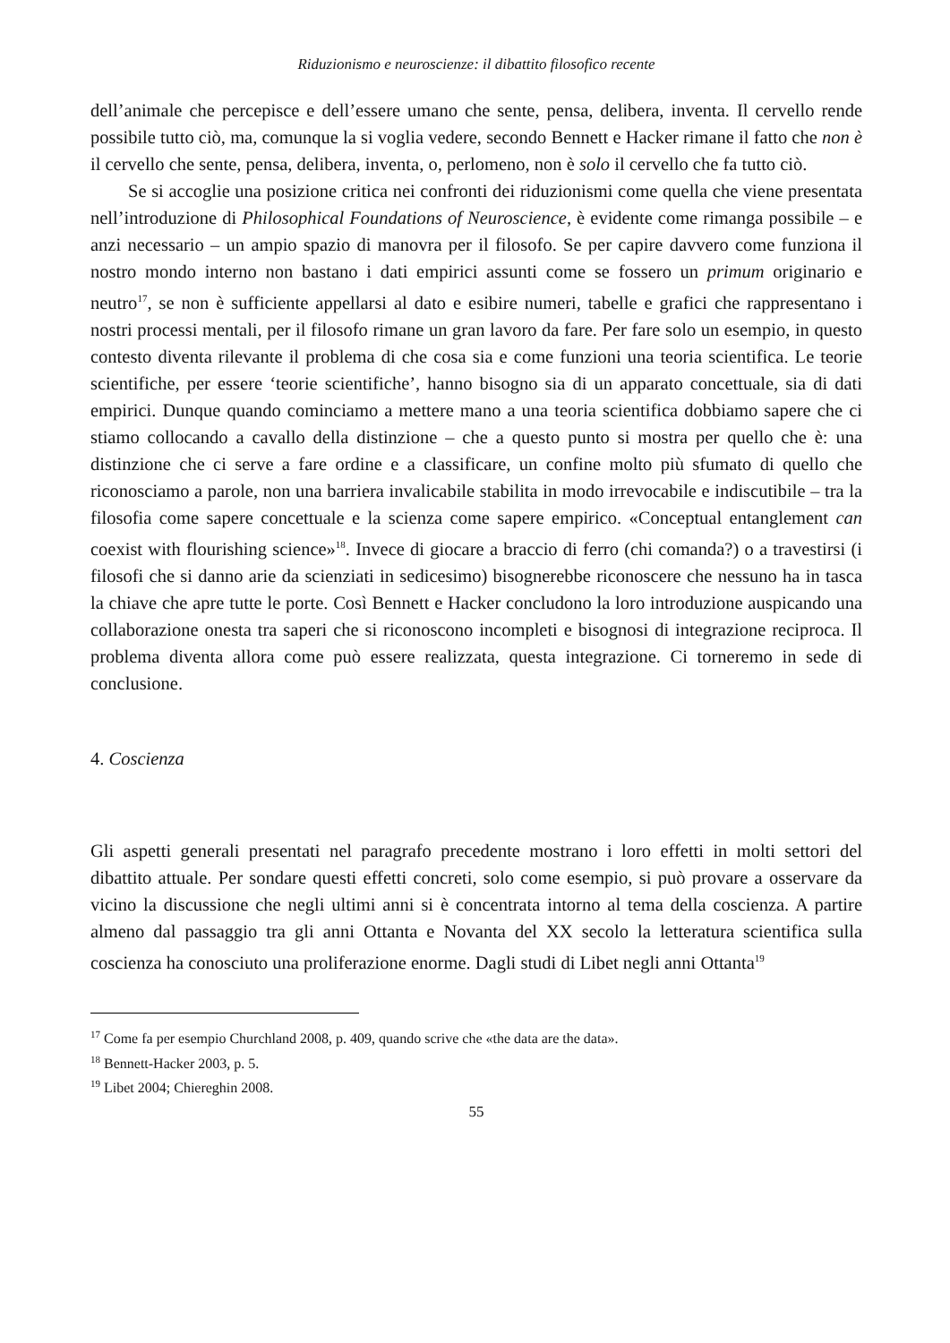Riduzionismo e neuroscienze: il dibattito filosofico recente
dell’animale che percepisce e dell’essere umano che sente, pensa, delibera, inventa. Il cervello rende possibile tutto ciò, ma, comunque la si voglia vedere, secondo Bennett e Hacker rimane il fatto che non è il cervello che sente, pensa, delibera, inventa, o, perlomeno, non è solo il cervello che fa tutto ciò.
Se si accoglie una posizione critica nei confronti dei riduzionismi come quella che viene presentata nell’introduzione di Philosophical Foundations of Neuroscience, è evidente come rimanga possibile – e anzi necessario – un ampio spazio di manovra per il filosofo. Se per capire davvero come funziona il nostro mondo interno non bastano i dati empirici assunti come se fossero un primum originario e neutro<sup>17</sup>, se non è sufficiente appellarsi al dato e esibire numeri, tabelle e grafici che rappresentano i nostri processi mentali, per il filosofo rimane un gran lavoro da fare. Per fare solo un esempio, in questo contesto diventa rilevante il problema di che cosa sia e come funzioni una teoria scientifica. Le teorie scientifiche, per essere ‘teorie scientifiche’, hanno bisogno sia di un apparato concettuale, sia di dati empirici. Dunque quando cominciamo a mettere mano a una teoria scientifica dobbiamo sapere che ci stiamo collocando a cavallo della distinzione – che a questo punto si mostra per quello che è: una distinzione che ci serve a fare ordine e a classificare, un confine molto più sfumato di quello che riconosciamo a parole, non una barriera invalicabile stabilita in modo irrevocabile e indiscutibile – tra la filosofia come sapere concettuale e la scienza come sapere empirico. «Conceptual entanglement can coexist with flourishing science»<sup>18</sup>. Invece di giocare a braccio di ferro (chi comanda?) o a travestirsi (i filosofi che si danno arie da scienziati in sedicesimo) bisognerebbe riconoscere che nessuno ha in tasca la chiave che apre tutte le porte. Così Bennett e Hacker concludono la loro introduzione auspicando una collaborazione onesta tra saperi che si riconoscono incompleti e bisognosi di integrazione reciproca. Il problema diventa allora come può essere realizzata, questa integrazione. Ci torneremo in sede di conclusione.
4. Coscienza
Gli aspetti generali presentati nel paragrafo precedente mostrano i loro effetti in molti settori del dibattito attuale. Per sondare questi effetti concreti, solo come esempio, si può provare a osservare da vicino la discussione che negli ultimi anni si è concentrata intorno al tema della coscienza. A partire almeno dal passaggio tra gli anni Ottanta e Novanta del XX secolo la letteratura scientifica sulla coscienza ha conosciuto una proliferazione enorme. Dagli studi di Libet negli anni Ottanta<sup>19</sup>
<sup>17</sup> Come fa per esempio Churchland 2008, p. 409, quando scrive che «the data are the data».
<sup>18</sup> Bennett-Hacker 2003, p. 5.
<sup>19</sup> Libet 2004; Chiereghin 2008.
55